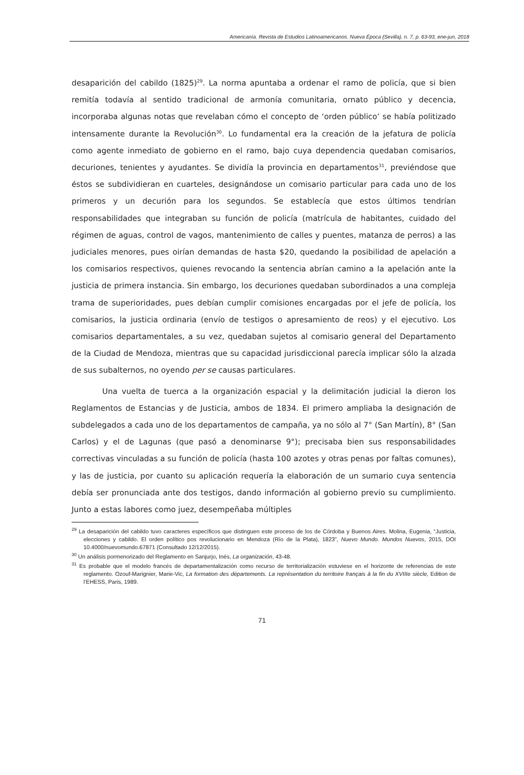Americanía. Revista de Estudios Latinoamericanos. Nueva Época (Sevilla), n. 7, p. 63-93, ene-jun, 2018
desaparición del cabildo (1825)<sup>29</sup>. La norma apuntaba a ordenar el ramo de policía, que si bien remitía todavía al sentido tradicional de armonía comunitaria, ornato público y decencia, incorporaba algunas notas que revelaban cómo el concepto de ‘orden público’ se había politizado intensamente durante la Revolución<sup>30</sup>. Lo fundamental era la creación de la jefatura de policía como agente inmediato de gobierno en el ramo, bajo cuya dependencia quedaban comisarios, decuriones, tenientes y ayudantes. Se dividía la provincia en departamentos<sup>31</sup>, previéndose que éstos se subdividieran en cuarteles, designándose un comisario particular para cada uno de los primeros y un decurión para los segundos. Se establecía que estos últimos tendrían responsabilidades que integraban su función de policía (matrícula de habitantes, cuidado del régimen de aguas, control de vagos, mantenimiento de calles y puentes, matanza de perros) a las judiciales menores, pues oirían demandas de hasta $20, quedando la posibilidad de apelación a los comisarios respectivos, quienes revocando la sentencia abrían camino a la apelación ante la justicia de primera instancia. Sin embargo, los decuriones quedaban subordinados a una compleja trama de superioridades, pues debían cumplir comisiones encargadas por el jefe de policía, los comisarios, la justicia ordinaria (envío de testigos o apresamiento de reos) y el ejecutivo. Los comisarios departamentales, a su vez, quedaban sujetos al comisario general del Departamento de la Ciudad de Mendoza, mientras que su capacidad jurisdiccional parecía implicar sólo la alzada de sus subalternos, no oyendo per se causas particulares.
Una vuelta de tuerca a la organización espacial y la delimitación judicial la dieron los Reglamentos de Estancias y de Justicia, ambos de 1834. El primero ampliaba la designación de subdelegados a cada uno de los departamentos de campaña, ya no sólo al 7° (San Martín), 8° (San Carlos) y el de Lagunas (que pasó a denominarse 9°); precisaba bien sus responsabilidades correctivas vinculadas a su función de policía (hasta 100 azotes y otras penas por faltas comunes), y las de justicia, por cuanto su aplicación requería la elaboración de un sumario cuya sentencia debía ser pronunciada ante dos testigos, dando información al gobierno previo su cumplimiento. Junto a estas labores como juez, desempeñaba múltiples
<sup>29</sup> La desaparición del cabildo tuvo caracteres específicos que distinguen este proceso de los de Córdoba y Buenos Aires. Molina, Eugenia, “Justicia, elecciones y cabildo. El orden político pos revolucionario en Mendoza (Río de la Plata), 1823”, Nuevo Mundo. Mundos Nuevos, 2015, DOI 10.4000/nuevomundo.67871 (Consultado 12/12/2015).
<sup>30</sup> Un análisis pormenorizado del Reglamento en Sanjurjo, Inés, La organización, 43-48.
<sup>31</sup> Es probable que el modelo francés de departamentalización como recurso de territorialización estuviese en el horizonte de referencias de este reglamento. Ozouf-Marignier, Marie-Vic, La formation des départements. La représentation du territoire français à la fin du XVIIIe siècle, Edition de l’EHESS, Paris, 1989.
71